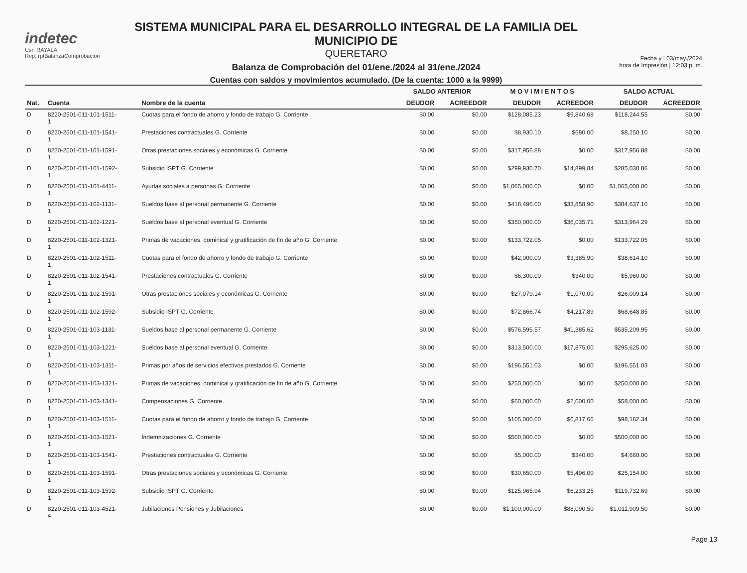indetec
Usr: RAYALA
Rep: rptBalanzaComprobacion
SISTEMA MUNICIPAL PARA EL DESARROLLO INTEGRAL DE LA FAMILIA DEL MUNICIPIO DE
QUERETARO
Balanza de Comprobación del 01/ene./2024 al 31/ene./2024
Cuentas con saldos y movimientos acumulado. (De la cuenta: 1000 a la 9999)
Fecha y | 03/may./2024
hora de Impresión | 12:03 p. m.
| | | | SALDO ANTERIOR | | M O V I M I E N T O S | | SALDO ACTUAL | |
| --- | --- | --- | --- | --- | --- | --- | --- | --- |
| Nat. | Cuenta | Nombre de la cuenta | DEUDOR | ACREEDOR | DEUDOR | ACREEDOR | DEUDOR | ACREEDOR |
| D | 8220-2501-011-101-1511- 1 | Cuotas para el fondo de ahorro y fondo de trabajo G. Corriente | $0.00 | $0.00 | $128,085.23 | $9,840.68 | $118,244.55 | $0.00 |
| D | 8220-2501-011-101-1541- 1 | Prestaciones contractuales G. Corriente | $0.00 | $0.00 | $8,930.10 | $680.00 | $8,250.10 | $0.00 |
| D | 8220-2501-011-101-1591- 1 | Otras prestaciones sociales y económicas G. Corriente | $0.00 | $0.00 | $317,956.88 | $0.00 | $317,956.88 | $0.00 |
| D | 8220-2501-011-101-1592- 1 | Subsidio ISPT G. Corriente | $0.00 | $0.00 | $299,930.70 | $14,899.84 | $285,030.86 | $0.00 |
| D | 8220-2501-011-101-4411- 1 | Ayudas sociales a personas G. Corriente | $0.00 | $0.00 | $1,065,000.00 | $0.00 | $1,065,000.00 | $0.00 |
| D | 8220-2501-011-102-1131- 1 | Sueldos base al personal permanente G. Corriente | $0.00 | $0.00 | $418,496.00 | $33,858.90 | $384,637.10 | $0.00 |
| D | 8220-2501-011-102-1221- 1 | Sueldos base al personal eventual G. Corriente | $0.00 | $0.00 | $350,000.00 | $36,035.71 | $313,964.29 | $0.00 |
| D | 8220-2501-011-102-1321- 1 | Primas de vacaciones, dominical y gratificación de fin de año G. Corriente | $0.00 | $0.00 | $133,722.05 | $0.00 | $133,722.05 | $0.00 |
| D | 8220-2501-011-102-1511- 1 | Cuotas para el fondo de ahorro y fondo de trabajo G. Corriente | $0.00 | $0.00 | $42,000.00 | $3,385.90 | $38,614.10 | $0.00 |
| D | 8220-2501-011-102-1541- 1 | Prestaciones contractuales G. Corriente | $0.00 | $0.00 | $6,300.00 | $340.00 | $5,960.00 | $0.00 |
| D | 8220-2501-011-102-1591- 1 | Otras prestaciones sociales y económicas G. Corriente | $0.00 | $0.00 | $27,079.14 | $1,070.00 | $26,009.14 | $0.00 |
| D | 8220-2501-011-102-1592- 1 | Subsidio ISPT G. Corriente | $0.00 | $0.00 | $72,866.74 | $4,217.89 | $68,648.85 | $0.00 |
| D | 8220-2501-011-103-1131- 1 | Sueldos base al personal permanente G. Corriente | $0.00 | $0.00 | $576,595.57 | $41,385.62 | $535,209.95 | $0.00 |
| D | 8220-2501-011-103-1221- 1 | Sueldos base al personal eventual G. Corriente | $0.00 | $0.00 | $313,500.00 | $17,875.00 | $295,625.00 | $0.00 |
| D | 8220-2501-011-103-1311- 1 | Primas por años de servicios efectivos prestados G. Corriente | $0.00 | $0.00 | $196,551.03 | $0.00 | $196,551.03 | $0.00 |
| D | 8220-2501-011-103-1321- 1 | Primas de vacaciones, dominical y gratificación de fin de año G. Corriente | $0.00 | $0.00 | $250,000.00 | $0.00 | $250,000.00 | $0.00 |
| D | 8220-2501-011-103-1341- 1 | Compensaciones G. Corriente | $0.00 | $0.00 | $60,000.00 | $2,000.00 | $58,000.00 | $0.00 |
| D | 8220-2501-011-103-1511- 1 | Cuotas para el fondo de ahorro y fondo de trabajo G. Corriente | $0.00 | $0.00 | $105,000.00 | $6,817.66 | $98,182.34 | $0.00 |
| D | 8220-2501-011-103-1521- 1 | Indemnizaciones G. Corriente | $0.00 | $0.00 | $500,000.00 | $0.00 | $500,000.00 | $0.00 |
| D | 8220-2501-011-103-1541- 1 | Prestaciones contractuales G. Corriente | $0.00 | $0.00 | $5,000.00 | $340.00 | $4,660.00 | $0.00 |
| D | 8220-2501-011-103-1591- 1 | Otras prestaciones sociales y económicas G. Corriente | $0.00 | $0.00 | $30,650.00 | $5,496.00 | $25,154.00 | $0.00 |
| D | 8220-2501-011-103-1592- 1 | Subsidio ISPT G. Corriente | $0.00 | $0.00 | $125,965.94 | $6,233.25 | $119,732.69 | $0.00 |
| D | 8220-2501-011-103-4521- 4 | Jubilaciones Pensiones y Jubilaciones | $0.00 | $0.00 | $1,100,000.00 | $88,090.50 | $1,011,909.50 | $0.00 |
Page 13